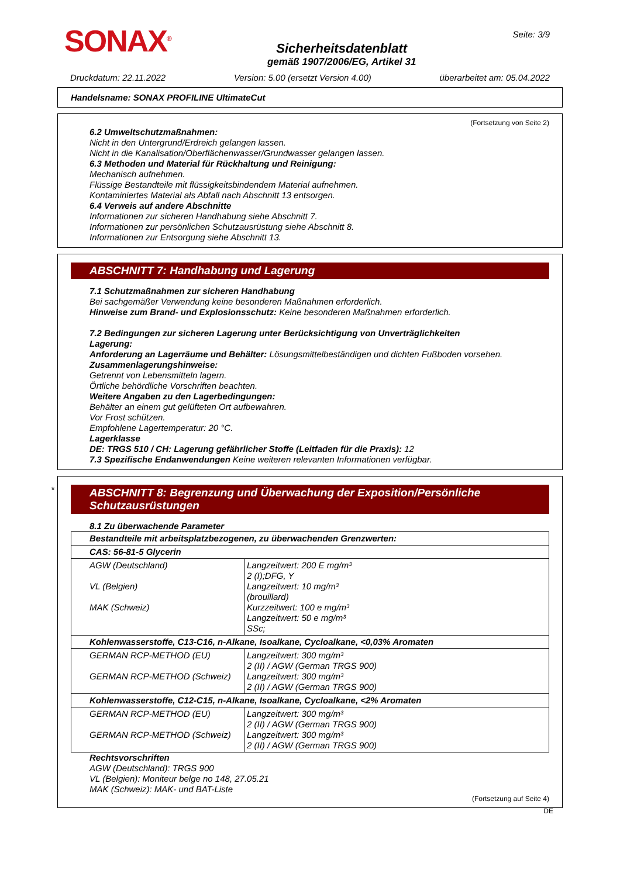SONAX<sup>®</sup>
Sicherheitsdatenblatt
gemäß 1907/2006/EG, Artikel 31
Seite: 3/9
Druckdatum: 22.11.2022 Version: 5.00 (ersetzt Version 4.00) überarbeitet am: 05.04.2022
Handelsname: SONAX PROFILINE UltimateCut
(Fortsetzung von Seite 2)
6.2 Umweltschutzmaßnahmen:
Nicht in den Untergrund/Erdreich gelangen lassen.
Nicht in die Kanalisation/Oberflächenwasser/Grundwasser gelangen lassen.
6.3 Methoden und Material für Rückhaltung und Reinigung:
Mechanisch aufnehmen.
Flüssige Bestandteile mit flüssigkeitsbindendem Material aufnehmen.
Kontaminiertes Material als Abfall nach Abschnitt 13 entsorgen.
6.4 Verweis auf andere Abschnitte
Informationen zur sicheren Handhabung siehe Abschnitt 7.
Informationen zur persönlichen Schutzausrüstung siehe Abschnitt 8.
Informationen zur Entsorgung siehe Abschnitt 13.
ABSCHNITT 7: Handhabung und Lagerung
7.1 Schutzmaßnahmen zur sicheren Handhabung
Bei sachgemäßer Verwendung keine besonderen Maßnahmen erforderlich.
Hinweise zum Brand- und Explosionsschutz: Keine besonderen Maßnahmen erforderlich.
7.2 Bedingungen zur sicheren Lagerung unter Berücksichtigung von Unverträglichkeiten
Lagerung:
Anforderung an Lagerräume und Behälter: Lösungsmittelbeständigen und dichten Fußboden vorsehen.
Zusammenlagerungshinweise:
Getrennt von Lebensmitteln lagern.
Örtliche behördliche Vorschriften beachten.
Weitere Angaben zu den Lagerbedingungen:
Behälter an einem gut gelüfteten Ort aufbewahren.
Vor Frost schützen.
Empfohlene Lagertemperatur: 20 °C.
Lagerklasse
DE: TRGS 510 / CH: Lagerung gefährlicher Stoffe (Leitfaden für die Praxis): 12
7.3 Spezifische Endanwendungen Keine weiteren relevanten Informationen verfügbar.
*
ABSCHNITT 8: Begrenzung und Überwachung der Exposition/Persönliche Schutzausrüstungen
8.1 Zu überwachende Parameter
| Bestandteile mit arbeitsplatzbezogenen, zu überwachenden Grenzwerten: | |
| CAS: 56-81-5 Glycerin | |
| AGW (Deutschland) VL (Belgien) MAK (Schweiz) | Langzeitwert: 200 E mg/m³ 2 (I);DFG, Y Langzeitwert: 10 mg/m³ (brouillard) Kurzzeitwert: 100 e mg/m³ Langzeitwert: 50 e mg/m³ SSc; |
| Kohlenwasserstoffe, C13-C16, n-Alkane, Isoalkane, Cycloalkane, <0,03% Aromaten | |
| GERMAN RCP-METHOD (EU) GERMAN RCP-METHOD (Schweiz) | Langzeitwert: 300 mg/m³ 2 (II) / AGW (German TRGS 900) Langzeitwert: 300 mg/m³ 2 (II) / AGW (German TRGS 900) |
| Kohlenwasserstoffe, C12-C15, n-Alkane, Isoalkane, Cycloalkane, <2% Aromaten | |
| GERMAN RCP-METHOD (EU) GERMAN RCP-METHOD (Schweiz) | Langzeitwert: 300 mg/m³ 2 (II) / AGW (German TRGS 900) Langzeitwert: 300 mg/m³ 2 (II) / AGW (German TRGS 900) |
Rechtsvorschriften
AGW (Deutschland): TRGS 900
VL (Belgien): Moniteur belge no 148, 27.05.21
MAK (Schweiz): MAK- und BAT-Liste
(Fortsetzung auf Seite 4)
DE